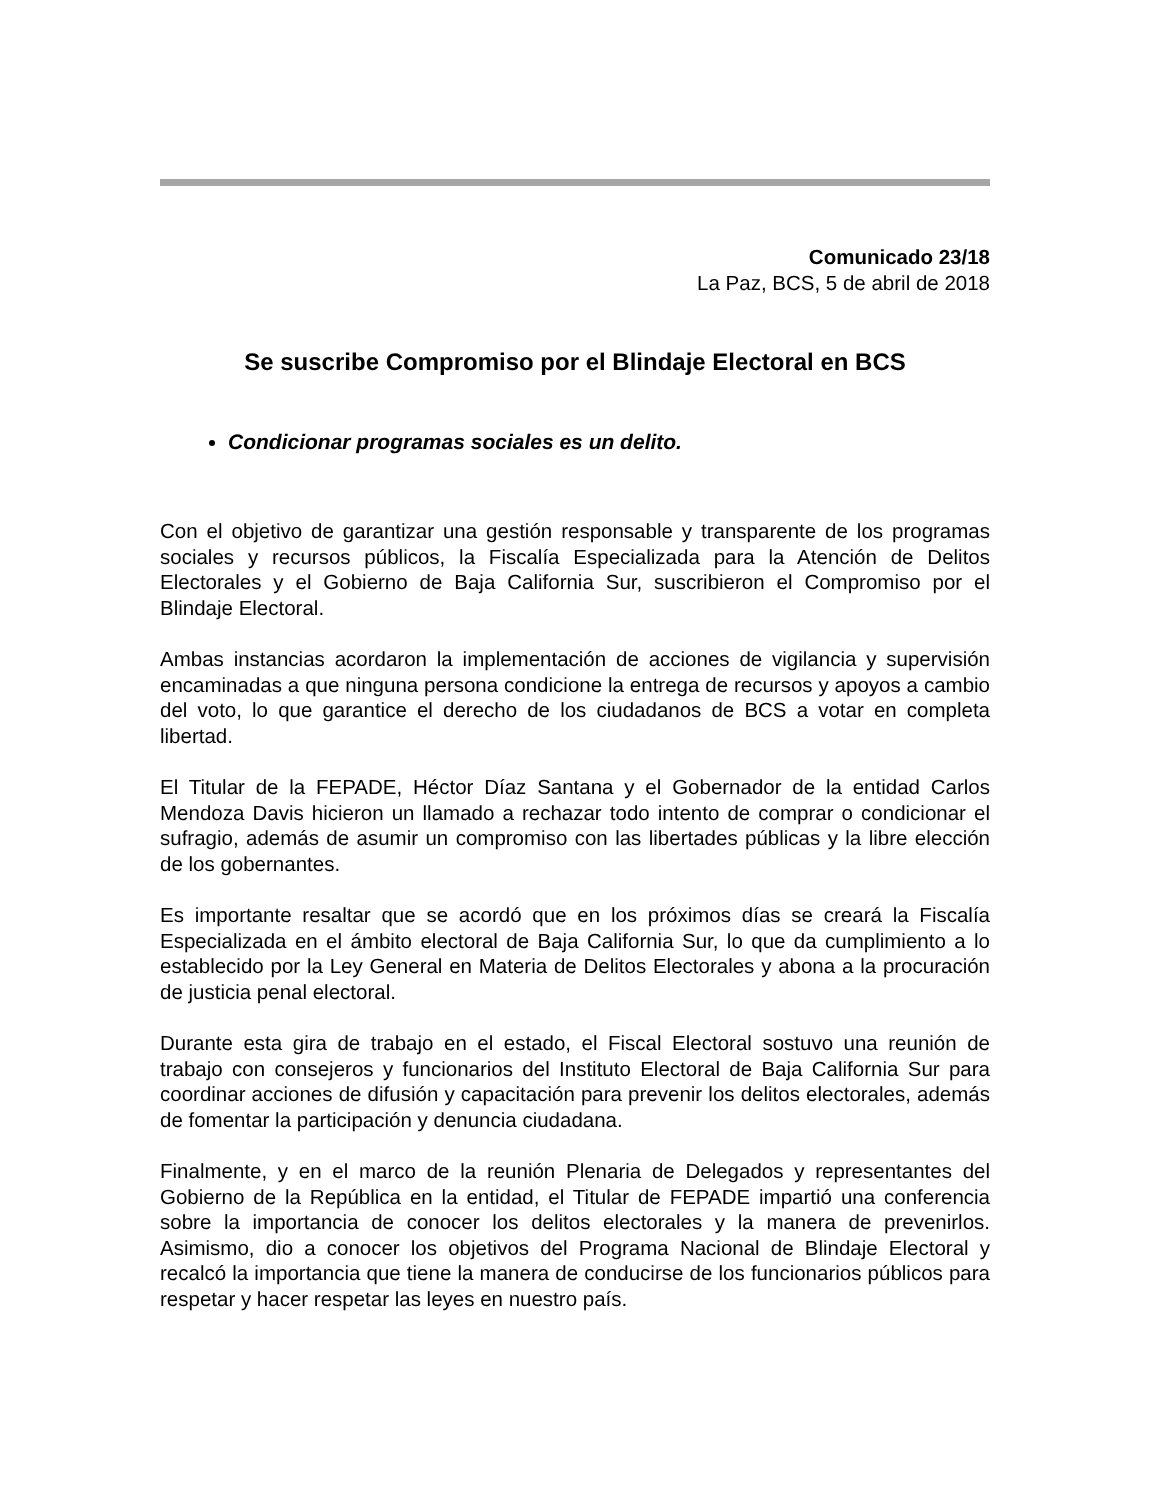Comunicado 23/18
La Paz, BCS, 5 de abril de 2018
Se suscribe Compromiso por el Blindaje Electoral en BCS
Condicionar programas sociales es un delito.
Con el objetivo de garantizar una gestión responsable y transparente de los programas sociales y recursos públicos, la Fiscalía Especializada para la Atención de Delitos Electorales y el Gobierno de Baja California Sur, suscribieron el Compromiso por el Blindaje Electoral.
Ambas instancias acordaron la implementación de acciones de vigilancia y supervisión encaminadas a que ninguna persona condicione la entrega de recursos y apoyos a cambio del voto, lo que garantice el derecho de los ciudadanos de BCS a votar en completa libertad.
El Titular de la FEPADE, Héctor Díaz Santana y el Gobernador de la entidad Carlos Mendoza Davis hicieron un llamado a rechazar todo intento de comprar o condicionar el sufragio, además de asumir un compromiso con las libertades públicas y la libre elección de los gobernantes.
Es importante resaltar que se acordó que en los próximos días se creará la Fiscalía Especializada en el ámbito electoral de Baja California Sur, lo que da cumplimiento a lo establecido por la Ley General en Materia de Delitos Electorales y abona a la procuración de justicia penal electoral.
Durante esta gira de trabajo en el estado, el Fiscal Electoral sostuvo una reunión de trabajo con consejeros y funcionarios del Instituto Electoral de Baja California Sur para coordinar acciones de difusión y capacitación para prevenir los delitos electorales, además de fomentar la participación y denuncia ciudadana.
Finalmente, y en el marco de la reunión Plenaria de Delegados y representantes del Gobierno de la República en la entidad, el Titular de FEPADE impartió una conferencia sobre la importancia de conocer los delitos electorales y la manera de prevenirlos. Asimismo, dio a conocer los objetivos del Programa Nacional de Blindaje Electoral y recalcó la importancia que tiene la manera de conducirse de los funcionarios públicos para respetar y hacer respetar las leyes en nuestro país.